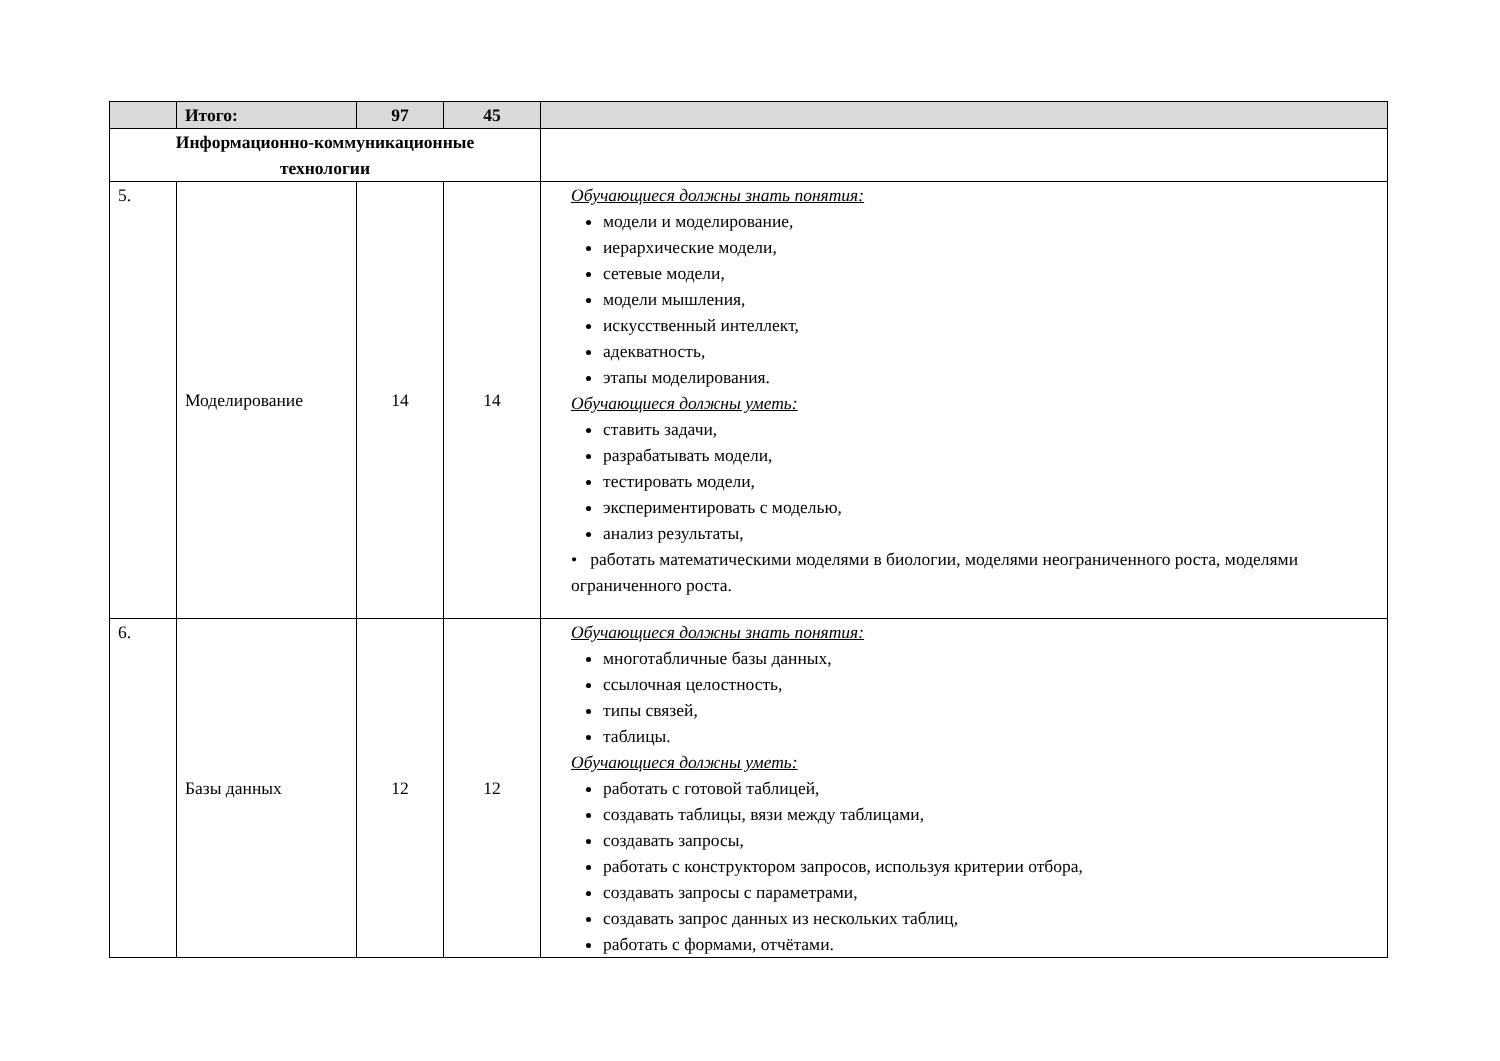| | Итого: | 97 | 45 | |
| Информационно-коммуникационные технологии | | | | |
| 5. | Моделирование | 14 | 14 | Обучающиеся должны знать понятия: модели и моделирование, иерархические модели, сетевые модели, модели мышления, искусственный интеллект, адекватность, этапы моделирования. Обучающиеся должны уметь: ставить задачи, разрабатывать модели, тестировать модели, экспериментировать с моделью, анализ результаты, • работать математическими моделями в биологии, моделями неограниченного роста, моделями ограниченного роста. |
| 6. | Базы данных | 12 | 12 | Обучающиеся должны знать понятия: многотабличные базы данных, ссылочная целостность, типы связей, таблицы. Обучающиеся должны уметь: работать с готовой таблицей, создавать таблицы, вязи между таблицами, создавать запросы, работать с конструктором запросов, используя критерии отбора, создавать запросы с параметрами, создавать запрос данных из нескольких таблиц, работать с формами, отчётами. |